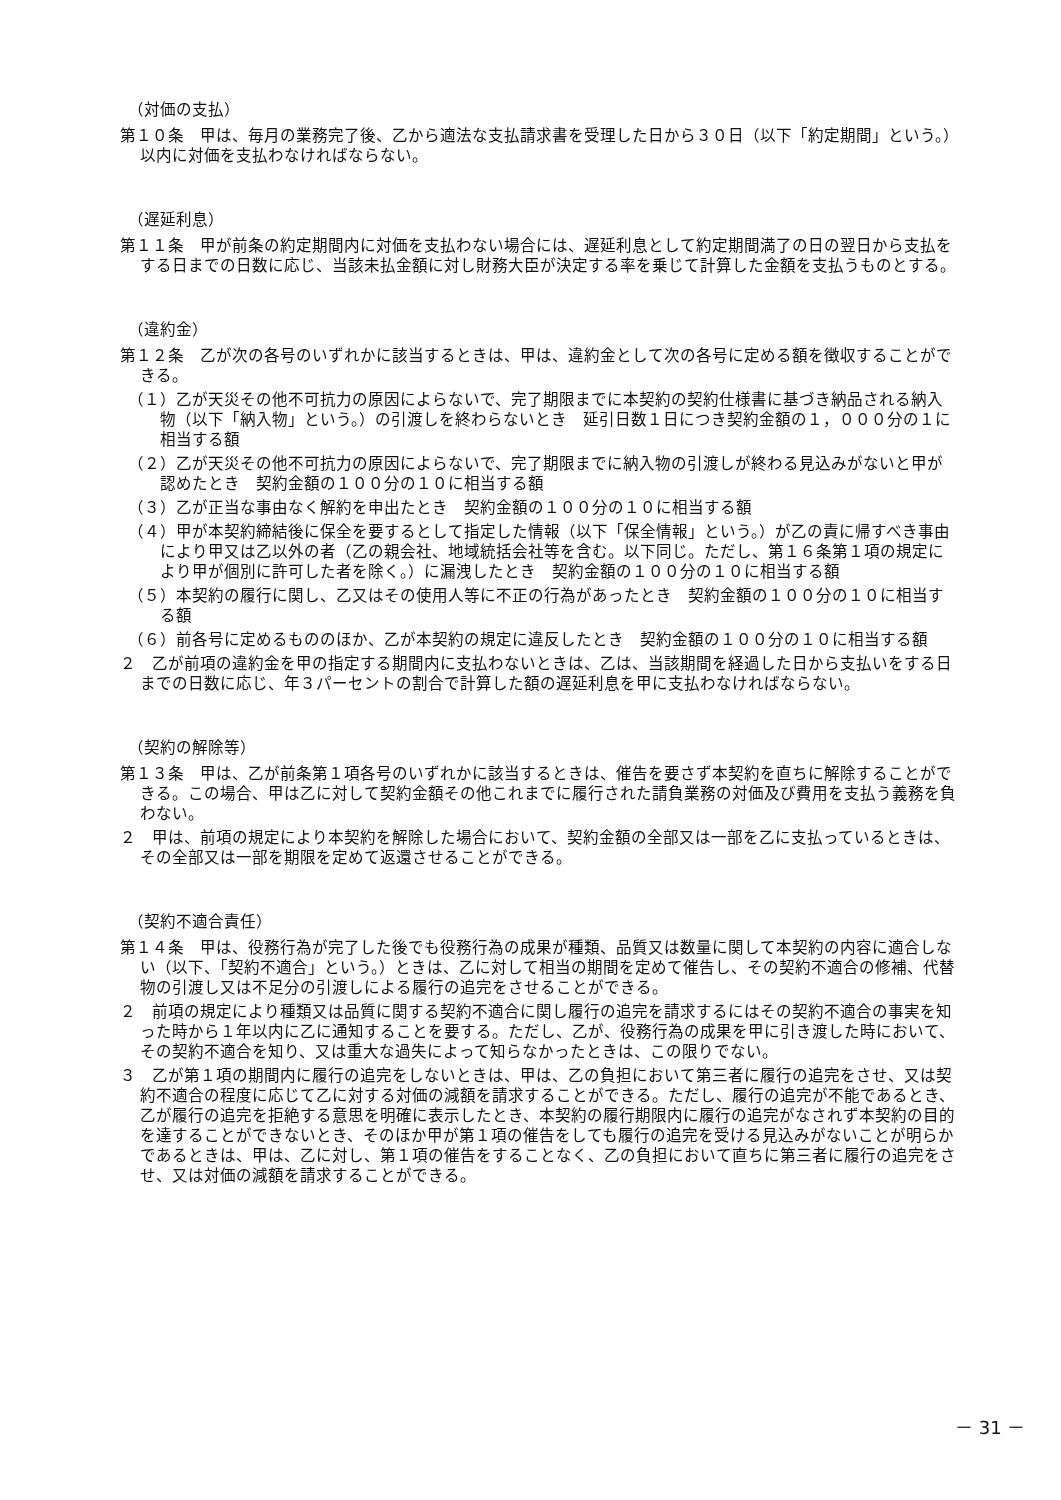（対価の支払）
第１０条　甲は、毎月の業務完了後、乙から適法な支払請求書を受理した日から３０日（以下「約定期間」という。）以内に対価を支払わなければならない。
（遅延利息）
第１１条　甲が前条の約定期間内に対価を支払わない場合には、遅延利息として約定期間満了の日の翌日から支払をする日までの日数に応じ、当該未払金額に対し財務大臣が決定する率を乗じて計算した金額を支払うものとする。
（違約金）
第１２条　乙が次の各号のいずれかに該当するときは、甲は、違約金として次の各号に定める額を徴収することができる。
（１）乙が天災その他不可抗力の原因によらないで、完了期限までに本契約の契約仕様書に基づき納品される納入物（以下「納入物」という。）の引渡しを終わらないとき　延引日数１日につき契約金額の１，０００分の１に相当する額
（２）乙が天災その他不可抗力の原因によらないで、完了期限までに納入物の引渡しが終わる見込みがないと甲が認めたとき　契約金額の１００分の１０に相当する額
（３）乙が正当な事由なく解約を申出たとき　契約金額の１００分の１０に相当する額
（４）甲が本契約締結後に保全を要するとして指定した情報（以下「保全情報」という。）が乙の責に帰すべき事由により甲又は乙以外の者（乙の親会社、地域統括会社等を含む。以下同じ。ただし、第１６条第１項の規定により甲が個別に許可した者を除く。）に漏洩したとき　契約金額の１００分の１０に相当する額
（５）本契約の履行に関し、乙又はその使用人等に不正の行為があったとき　契約金額の１００分の１０に相当する額
（６）前各号に定めるもののほか、乙が本契約の規定に違反したとき　契約金額の１００分の１０に相当する額
２　乙が前項の違約金を甲の指定する期間内に支払わないときは、乙は、当該期間を経過した日から支払いをする日までの日数に応じ、年３パーセントの割合で計算した額の遅延利息を甲に支払わなければならない。
（契約の解除等）
第１３条　甲は、乙が前条第１項各号のいずれかに該当するときは、催告を要さず本契約を直ちに解除することができる。この場合、甲は乙に対して契約金額その他これまでに履行された請負業務の対価及び費用を支払う義務を負わない。
２　甲は、前項の規定により本契約を解除した場合において、契約金額の全部又は一部を乙に支払っているときは、その全部又は一部を期限を定めて返還させることができる。
（契約不適合責任）
第１４条　甲は、役務行為が完了した後でも役務行為の成果が種類、品質又は数量に関して本契約の内容に適合しない（以下、「契約不適合」という。）ときは、乙に対して相当の期間を定めて催告し、その契約不適合の修補、代替物の引渡し又は不足分の引渡しによる履行の追完をさせることができる。
２　前項の規定により種類又は品質に関する契約不適合に関し履行の追完を請求するにはその契約不適合の事実を知った時から１年以内に乙に通知することを要する。ただし、乙が、役務行為の成果を甲に引き渡した時において、その契約不適合を知り、又は重大な過失によって知らなかったときは、この限りでない。
３　乙が第１項の期間内に履行の追完をしないときは、甲は、乙の負担において第三者に履行の追完をさせ、又は契約不適合の程度に応じて乙に対する対価の減額を請求することができる。ただし、履行の追完が不能であるとき、乙が履行の追完を拒絶する意思を明確に表示したとき、本契約の履行期限内に履行の追完がなされず本契約の目的を達することができないとき、そのほか甲が第１項の催告をしても履行の追完を受ける見込みがないことが明らかであるときは、甲は、乙に対し、第１項の催告をすることなく、乙の負担において直ちに第三者に履行の追完をさせ、又は対価の減額を請求することができる。
－ 31 －